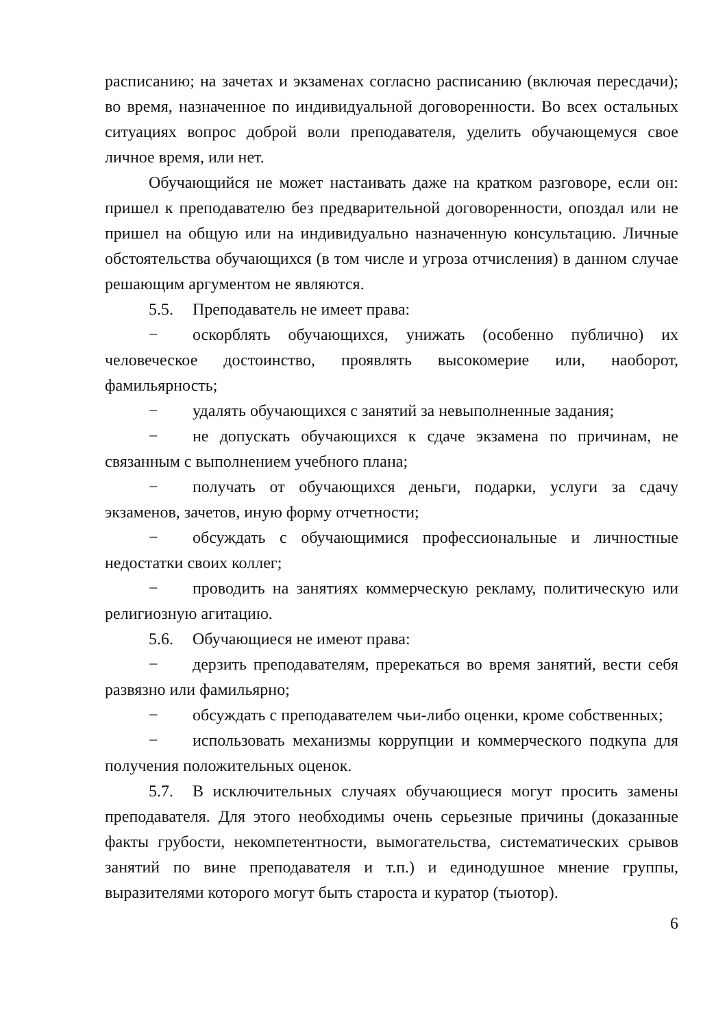расписанию; на зачетах и экзаменах согласно расписанию (включая пересдачи); во время, назначенное по индивидуальной договоренности. Во всех остальных ситуациях вопрос доброй воли преподавателя, уделить обучающемуся свое личное время, или нет.
Обучающийся не может настаивать даже на кратком разговоре, если он: пришел к преподавателю без предварительной договоренности, опоздал или не пришел на общую или на индивидуально назначенную консультацию. Личные обстоятельства обучающихся (в том числе и угроза отчисления) в данном случае решающим аргументом не являются.
5.5. Преподаватель не имеет права:
− оскорблять обучающихся, унижать (особенно публично) их человеческое достоинство, проявлять высокомерие или, наоборот, фамильярность;
− удалять обучающихся с занятий за невыполненные задания;
− не допускать обучающихся к сдаче экзамена по причинам, не связанным с выполнением учебного плана;
− получать от обучающихся деньги, подарки, услуги за сдачу экзаменов, зачетов, иную форму отчетности;
− обсуждать с обучающимися профессиональные и личностные недостатки своих коллег;
− проводить на занятиях коммерческую рекламу, политическую или религиозную агитацию.
5.6. Обучающиеся не имеют права:
− дерзить преподавателям, пререкаться во время занятий, вести себя развязно или фамильярно;
− обсуждать с преподавателем чьи-либо оценки, кроме собственных;
− использовать механизмы коррупции и коммерческого подкупа для получения положительных оценок.
5.7. В исключительных случаях обучающиеся могут просить замены преподавателя. Для этого необходимы очень серьезные причины (доказанные факты грубости, некомпетентности, вымогательства, систематических срывов занятий по вине преподавателя и т.п.) и единодушное мнение группы, выразителями которого могут быть староста и куратор (тьютор).
6